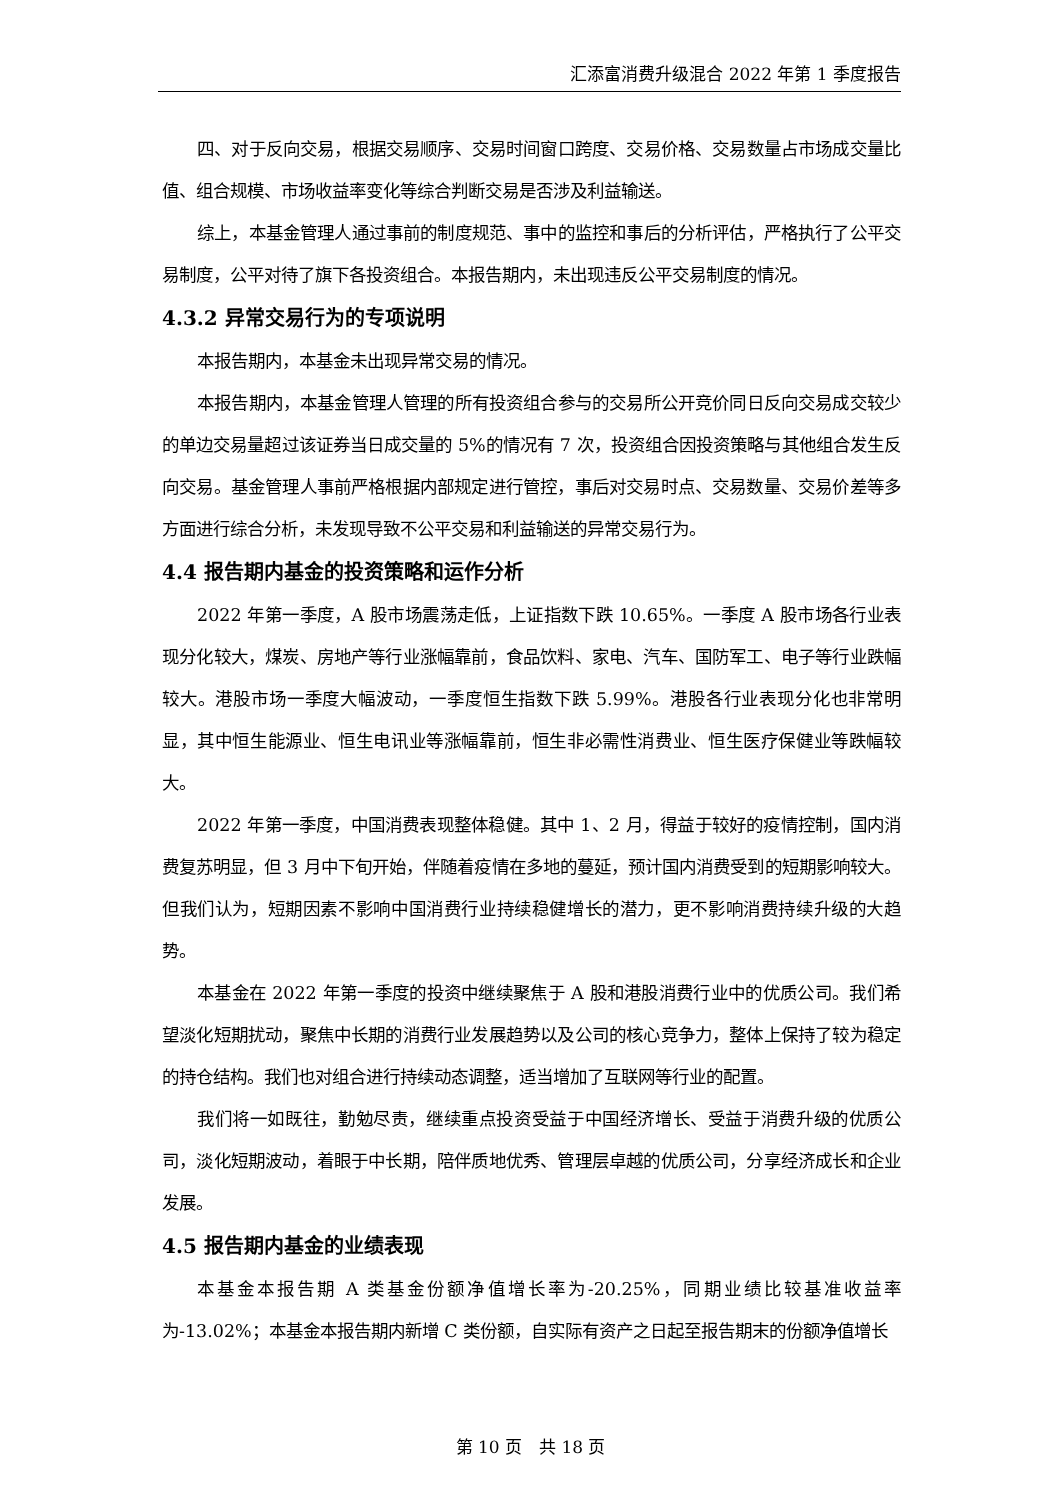汇添富消费升级混合 2022 年第 1 季度报告
四、对于反向交易，根据交易顺序、交易时间窗口跨度、交易价格、交易数量占市场成交量比值、组合规模、市场收益率变化等综合判断交易是否涉及利益输送。
综上，本基金管理人通过事前的制度规范、事中的监控和事后的分析评估，严格执行了公平交易制度，公平对待了旗下各投资组合。本报告期内，未出现违反公平交易制度的情况。
4.3.2 异常交易行为的专项说明
本报告期内，本基金未出现异常交易的情况。
本报告期内，本基金管理人管理的所有投资组合参与的交易所公开竞价同日反向交易成交较少的单边交易量超过该证券当日成交量的 5%的情况有 7 次，投资组合因投资策略与其他组合发生反向交易。基金管理人事前严格根据内部规定进行管控，事后对交易时点、交易数量、交易价差等多方面进行综合分析，未发现导致不公平交易和利益输送的异常交易行为。
4.4 报告期内基金的投资策略和运作分析
2022 年第一季度，A 股市场震荡走低，上证指数下跌 10.65%。一季度 A 股市场各行业表现分化较大，煤炭、房地产等行业涨幅靠前，食品饮料、家电、汽车、国防军工、电子等行业跌幅较大。港股市场一季度大幅波动，一季度恒生指数下跌 5.99%。港股各行业表现分化也非常明显，其中恒生能源业、恒生电讯业等涨幅靠前，恒生非必需性消费业、恒生医疗保健业等跌幅较大。
2022 年第一季度，中国消费表现整体稳健。其中 1、2 月，得益于较好的疫情控制，国内消费复苏明显，但 3 月中下旬开始，伴随着疫情在多地的蔓延，预计国内消费受到的短期影响较大。但我们认为，短期因素不影响中国消费行业持续稳健增长的潜力，更不影响消费持续升级的大趋势。
本基金在 2022 年第一季度的投资中继续聚焦于 A 股和港股消费行业中的优质公司。我们希望淡化短期扰动，聚焦中长期的消费行业发展趋势以及公司的核心竞争力，整体上保持了较为稳定的持仓结构。我们也对组合进行持续动态调整，适当增加了互联网等行业的配置。
我们将一如既往，勤勉尽责，继续重点投资受益于中国经济增长、受益于消费升级的优质公司，淡化短期波动，着眼于中长期，陪伴质地优秀、管理层卓越的优质公司，分享经济成长和企业发展。
4.5 报告期内基金的业绩表现
本基金本报告期 A 类基金份额净值增长率为-20.25%，同期业绩比较基准收益率为-13.02%；本基金本报告期内新增 C 类份额，自实际有资产之日起至报告期末的份额净值增长
第 10 页　共 18 页